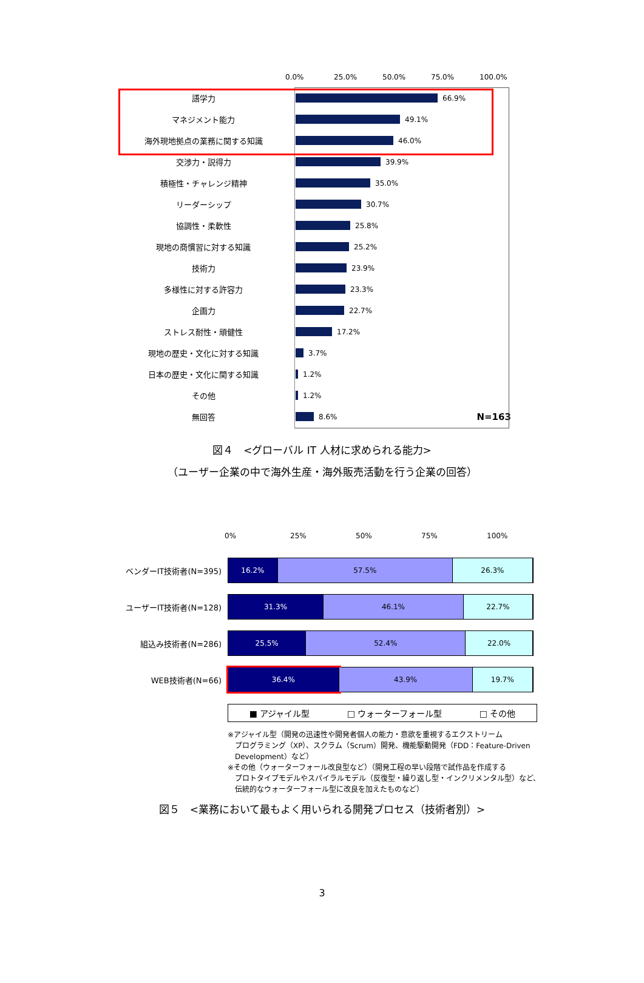0.0% 25.0% 50.0% 75.0% 100.0%
語学力 66.9%
マネジメント能力 49.1%
海外現地拠点の業務に関する知識 46.0%
交渉力・説得力 39.9%
積極性・チャレンジ精神 35.0%
リーダーシップ 30.7%
協調性・柔軟性 25.8%
現地の商慣習に対する知識 25.2%
技術力 23.9%
多様性に対する許容力 23.3%
企画力 22.7%
ストレス耐性・頑健性 17.2%
現地の歴史・文化に対する知識 3.7%
日本の歴史・文化に関する知識 1.2%
その他 1.2%
無回答 8.6% N=163
図４　<グローバル IT 人材に求められる能力>
（ユーザー企業の中で海外生産・海外販売活動を行う企業の回答）
0% 25% 50% 75% 100%
ベンダーIT技術者(N=395)
16.2% 57.5% 26.3%
ユーザーIT技術者(N=128)
31.3% 46.1% 22.7%
組込み技術者(N=286)
25.5% 52.4% 22.0%
WEB技術者(N=66)
36.4% 43.9% 19.7%
■ アジャイル型 □ ウォーターフォール型 □ その他
※アジャイル型（開発の迅速性や開発者個人の能力・意欲を重視するエクストリーム
　プログラミング（XP）、スクラム（Scrum）開発、機能駆動開発（FDD：Feature-Driven
　Development）など）
※その他（ウォーターフォール改良型など）（開発工程の早い段階で試作品を作成する
　プロトタイプモデルやスパイラルモデル（反復型・繰り返し型・インクリメンタル型）など、
　伝統的なウォーターフォール型に改良を加えたものなど）
図５　<業務において最もよく用いられる開発プロセス（技術者別）>
3